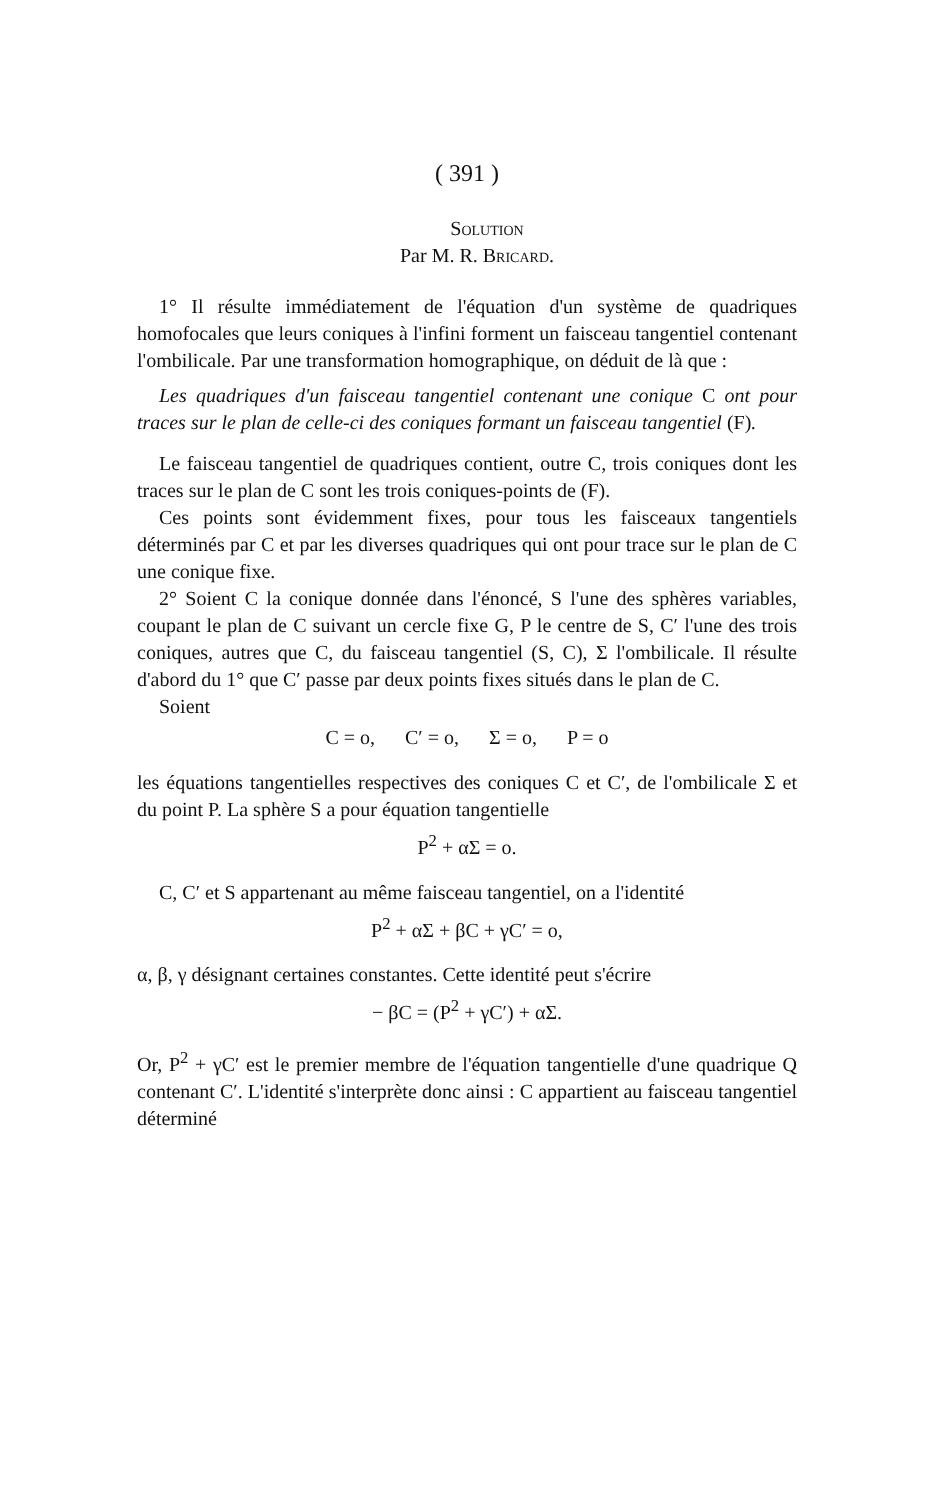( 391 )
Solution
Par M. R. Bricard.
1° Il résulte immédiatement de l'équation d'un système de quadriques homofocales que leurs coniques à l'infini forment un faisceau tangentiel contenant l'ombilicale. Par une transformation homographique, on déduit de là que :
Les quadriques d'un faisceau tangentiel contenant une conique C ont pour traces sur le plan de celle-ci des coniques formant un faisceau tangentiel (F).
Le faisceau tangentiel de quadriques contient, outre C, trois coniques dont les traces sur le plan de C sont les trois coniques-points de (F).
Ces points sont évidemment fixes, pour tous les faisceaux tangentiels déterminés par C et par les diverses quadriques qui ont pour trace sur le plan de C une conique fixe.
2° Soient C la conique donnée dans l'énoncé, S l'une des sphères variables, coupant le plan de C suivant un cercle fixe G, P le centre de S, C′ l'une des trois coniques, autres que C, du faisceau tangentiel (S, C), Σ l'ombilicale. Il résulte d'abord du 1° que C′ passe par deux points fixes situés dans le plan de C.
Soient
C = o, C′ = o, Σ = o, P = o
les équations tangentielles respectives des coniques C et C′, de l'ombilicale Σ et du point P. La sphère S a pour équation tangentielle
P<sup>2</sup> + αΣ = o.
C, C′ et S appartenant au même faisceau tangentiel, on a l'identité
P<sup>2</sup> + αΣ + βC + γC′ = o,
α, β, γ désignant certaines constantes. Cette identité peut s'écrire
− βC = (P<sup>2</sup> + γC′) + αΣ.
Or, P<sup>2</sup> + γC′ est le premier membre de l'équation tangentielle d'une quadrique Q contenant C′. L'identité s'interprète donc ainsi : C appartient au faisceau tangentiel déterminé